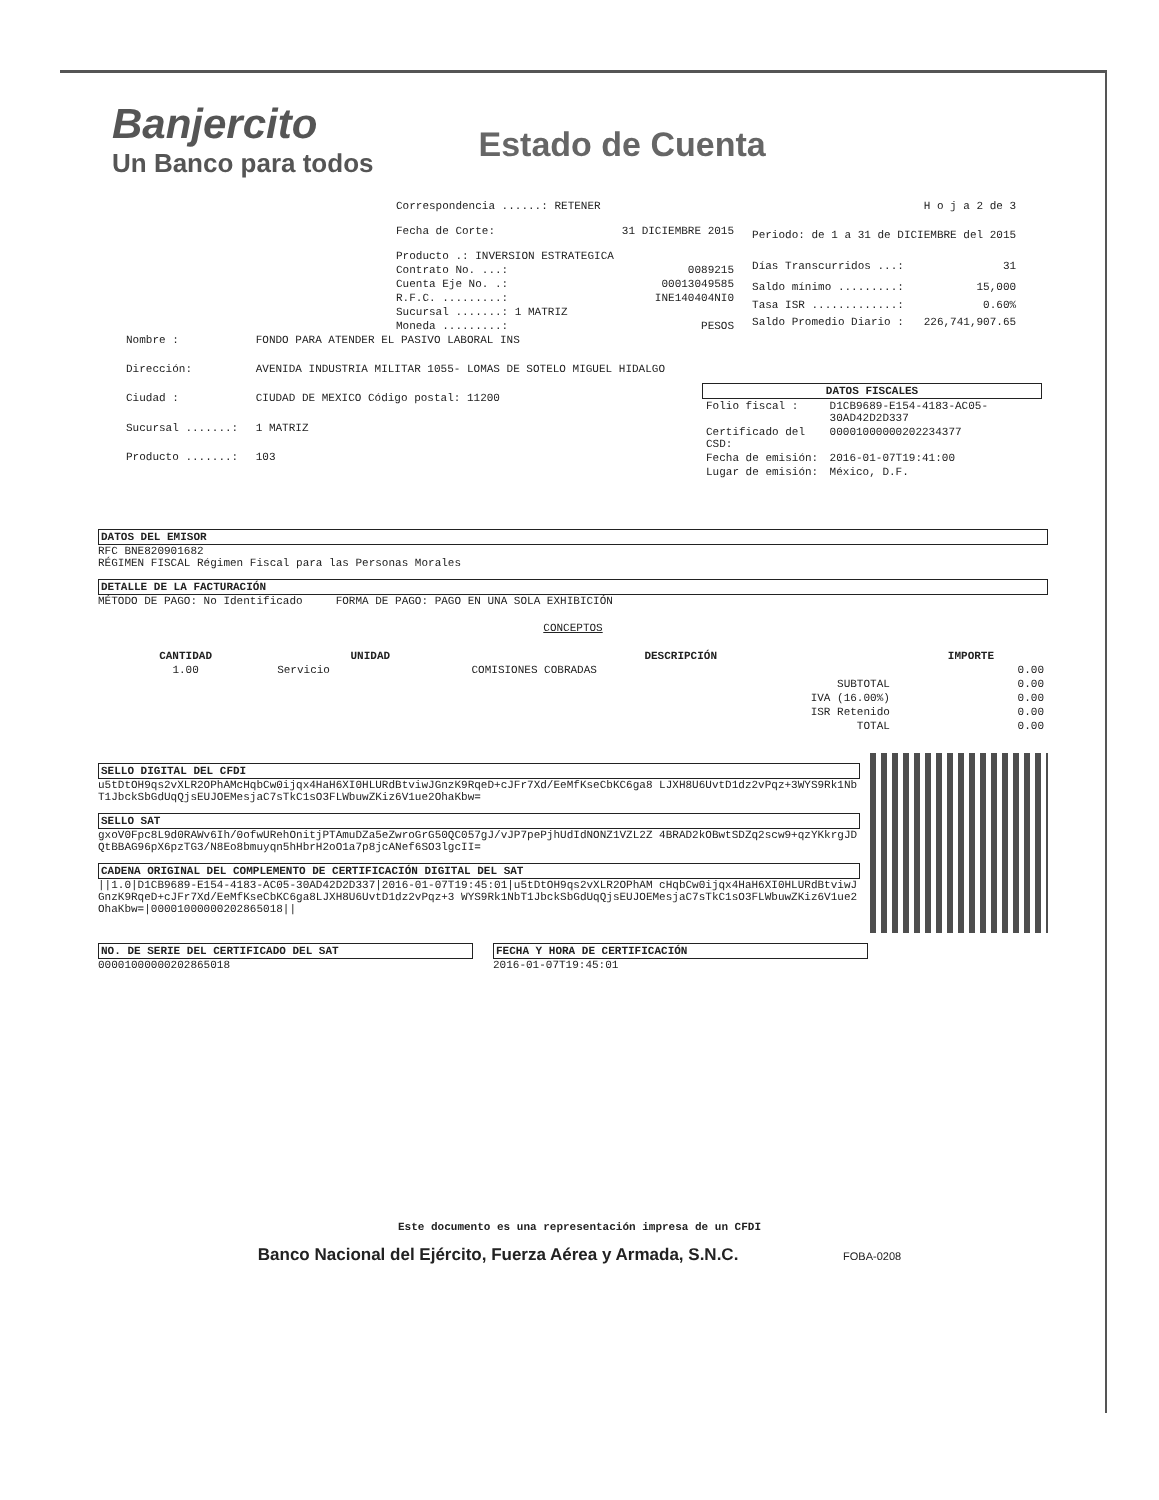Banjercito
Un Banco para todos
Estado de Cuenta
| Correspondencia ......: RETENER | |
| Fecha de Corte: | 31 DICIEMBRE 2015 |
| Producto .: INVERSION ESTRATEGICA | |
| Contrato No. ...: | 0089215 |
| Cuenta Eje No. .: | 00013049585 |
| R.F.C. .........: | INE140404NI0 |
| Sucursal .......: 1 MATRIZ | |
| Moneda .........: | PESOS |
| H o j a 2 de 3 | |
| Periodo: de 1 a 31 de DICIEMBRE del 2015 | |
| Días Transcurridos ...: | 31 |
| Saldo mínimo .........: | 15,000 |
| Tasa ISR .............: | 0.60% |
| Saldo Promedio Diario : | 226,741,907.65 |
| Nombre : | FONDO PARA ATENDER EL PASIVO LABORAL INS |
| Dirección: | AVENIDA INDUSTRIA MILITAR 1055- LOMAS DE SOTELO MIGUEL HIDALGO |
| Ciudad : | CIUDAD DE MEXICO Código postal: 11200 |
| Sucursal .......: | 1 MATRIZ |
| Producto .......: | 103 |
DATOS FISCALES
| Folio fiscal : | D1CB9689-E154-4183-AC05-30AD42D2D337 |
| Certificado del CSD: | 00001000000202234377 |
| Fecha de emisión: | 2016-01-07T19:41:00 |
| Lugar de emisión: | México, D.F. |
DATOS DEL EMISOR
RFC BNE820901682
RÉGIMEN FISCAL Régimen Fiscal para las Personas Morales
DETALLE DE LA FACTURACIÓN
MÉTODO DE PAGO: No Identificado FORMA DE PAGO: PAGO EN UNA SOLA EXHIBICIÓN
CONCEPTOS
| CANTIDAD | UNIDAD | DESCRIPCIÓN | IMPORTE |
| --- | --- | --- | --- |
| 1.00 | Servicio | COMISIONES COBRADAS | 0.00 |
| SUBTOTAL | | | 0.00 |
| IVA (16.00%) | | | 0.00 |
| ISR Retenido | | | 0.00 |
| TOTAL | | | 0.00 |
SELLO DIGITAL DEL CFDI
u5tDtOH9qs2vXLR2OPhAMcHqbCw0ijqx4HaH6XI0HLURdBtviwJGnzK9RqeD+cJFr7Xd/EeMfKseCbKC6ga8 LJXH8U6UvtD1dz2vPqz+3WYS9Rk1NbT1JbckSbGdUqQjsEUJOEMesjaC7sTkC1sO3FLWbuwZKiz6V1ue2OhaKbw=
SELLO SAT
gxoV0Fpc8L9d0RAWv6Ih/0ofwURehOnitjPTAmuDZa5eZwroGrG50QC057gJ/vJP7pePjhUdIdNONZ1VZL2Z 4BRAD2kOBwtSDZq2scw9+qzYKkrgJDQtBBAG96pX6pzTG3/N8Eo8bmuyqn5hHbrH2oO1a7p8jcANef6SO3lgcII=
CADENA ORIGINAL DEL COMPLEMENTO DE CERTIFICACIÓN DIGITAL DEL SAT
||1.0|D1CB9689-E154-4183-AC05-30AD42D2D337|2016-01-07T19:45:01|u5tDtOH9qs2vXLR2OPhAM cHqbCw0ijqx4HaH6XI0HLURdBtviwJGnzK9RqeD+cJFr7Xd/EeMfKseCbKC6ga8LJXH8U6UvtD1dz2vPqz+3 WYS9Rk1NbT1JbckSbGdUqQjsEUJOEMesjaC7sTkC1sO3FLWbuwZKiz6V1ue2OhaKbw=|00001000000202865018||
NO. DE SERIE DEL CERTIFICADO DEL SAT
00001000000202865018
FECHA Y HORA DE CERTIFICACIÓN
2016-01-07T19:45:01
Este documento es una representación impresa de un CFDI
Banco Nacional del Ejército, Fuerza Aérea y Armada, S.N.C. FOBA-0208